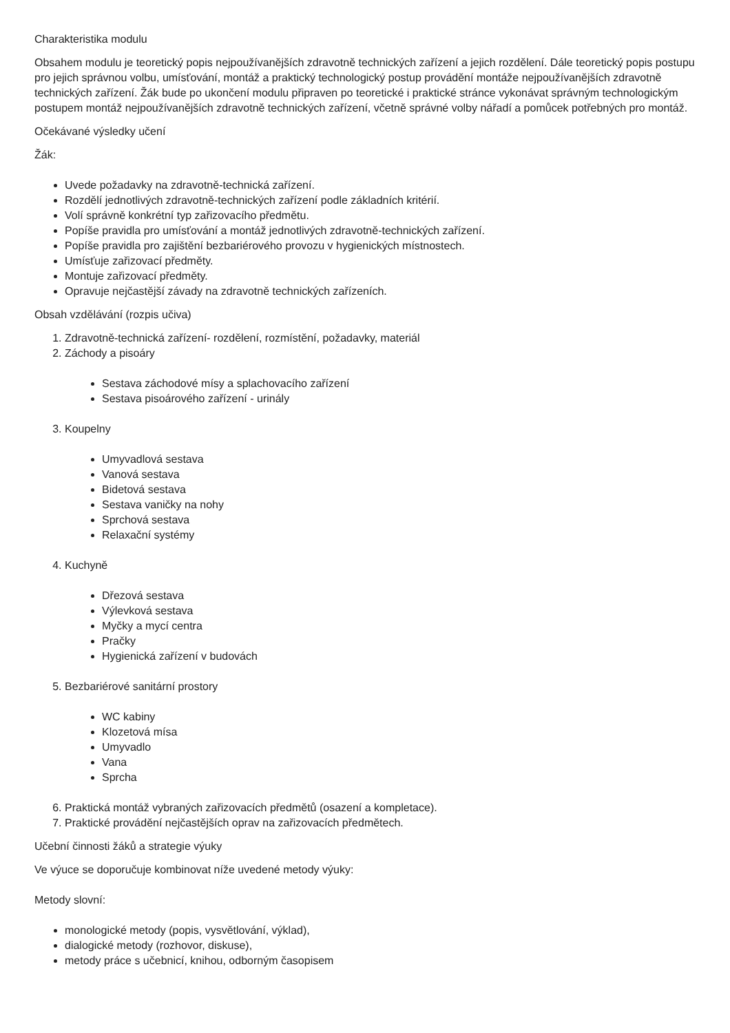Charakteristika modulu
Obsahem modulu je teoretický popis nejpoužívanějších zdravotně technických zařízení a jejich rozdělení. Dále teoretický popis postupu pro jejich správnou volbu, umísťování, montáž a praktický technologický postup provádění montáže nejpoužívanějších zdravotně technických zařízení. Žák bude po ukončení modulu připraven po teoretické i praktické stránce vykonávat správným technologickým postupem montáž nejpoužívanějších zdravotně technických zařízení, včetně správné volby nářadí a pomůcek potřebných pro montáž.
Očekávané výsledky učení
Žák:
Uvede požadavky na zdravotně-technická zařízení.
Rozdělí jednotlivých zdravotně-technických zařízení podle základních kritérií.
Volí správně konkrétní typ zařizovacího předmětu.
Popíše pravidla pro umísťování a montáž jednotlivých zdravotně-technických zařízení.
Popíše pravidla pro zajištění bezbariérového provozu v hygienických místnostech.
Umísťuje zařizovací předměty.
Montuje zařizovací předměty.
Opravuje nejčastější závady na zdravotně technických zařízeních.
Obsah vzdělávání (rozpis učiva)
1. Zdravotně-technická zařízení- rozdělení, rozmístění, požadavky, materiál
2. Záchody a pisoáry
Sestava záchodové mísy a splachovacího zařízení
Sestava pisoárového zařízení - urinály
3. Koupelny
Umyvadlová sestava
Vanová sestava
Bidetová sestava
Sestava vaničky na nohy
Sprchová sestava
Relaxační systémy
4. Kuchyně
Dřezová sestava
Výlevková sestava
Myčky a mycí centra
Pračky
Hygienická zařízení v budovách
5. Bezbariérové sanitární prostory
WC kabiny
Klozetová mísa
Umyvadlo
Vana
Sprcha
6. Praktická montáž vybraných zařizovacích předmětů (osazení a kompletace).
7. Praktické provádění nejčastějších oprav na zařizovacích předmětech.
Učební činnosti žáků a strategie výuky
Ve výuce se doporučuje kombinovat níže uvedené metody výuky:
Metody slovní:
monologické metody (popis, vysvětlování, výklad),
dialogické metody (rozhovor, diskuse),
metody práce s učebnicí, knihou, odborným časopisem